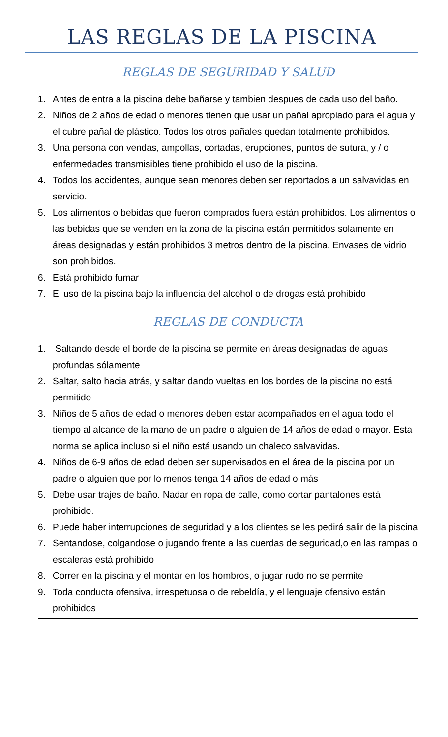LAS REGLAS DE LA PISCINA
REGLAS DE SEGURIDAD Y SALUD
1. Antes de entra a la piscina debe bañarse y tambien despues de cada uso del baño.
2. Niños de 2 años de edad o menores tienen que usar un pañal apropiado para el agua y el cubre pañal de plástico. Todos los otros pañales quedan totalmente prohibidos.
3. Una persona con vendas, ampollas, cortadas, erupciones, puntos de sutura, y / o enfermedades transmisibles tiene prohibido el uso de la piscina.
4. Todos los accidentes, aunque sean menores deben ser reportados a un salvavidas en servicio.
5. Los alimentos o bebidas que fueron comprados fuera están prohibidos. Los alimentos o las bebidas que se venden en la zona de la piscina están permitidos solamente en áreas designadas y están prohibidos 3 metros dentro de la piscina. Envases de vidrio son prohibidos.
6. Está prohibido fumar
7. El uso de la piscina bajo la influencia del alcohol o de drogas está prohibido
REGLAS DE CONDUCTA
1. Saltando desde el borde de la piscina se permite en áreas designadas de aguas profundas sólamente
2. Saltar, salto hacia atrás, y saltar dando vueltas en los bordes de la piscina no está permitido
3. Niños de 5 años de edad o menores deben estar acompañados en el agua todo el tiempo al alcance de la mano de un padre o alguien de 14 años de edad o mayor. Esta norma se aplica incluso si el niño está usando un chaleco salvavidas.
4. Niños de 6-9 años de edad deben ser supervisados en el área de la piscina por un padre o alguien que por lo menos tenga 14 años de edad o más
5. Debe usar trajes de baño. Nadar en ropa de calle, como cortar pantalones está prohibido.
6. Puede haber interrupciones de seguridad y a los clientes se les pedirá salir de la piscina
7. Sentandose, colgandose o jugando frente a las cuerdas de seguridad,o en las rampas o escaleras está prohibido
8. Correr en la piscina y el montar en los hombros, o jugar rudo no se permite
9. Toda conducta ofensiva, irrespetuosa o de rebeldía, y el lenguaje ofensivo están prohibidos